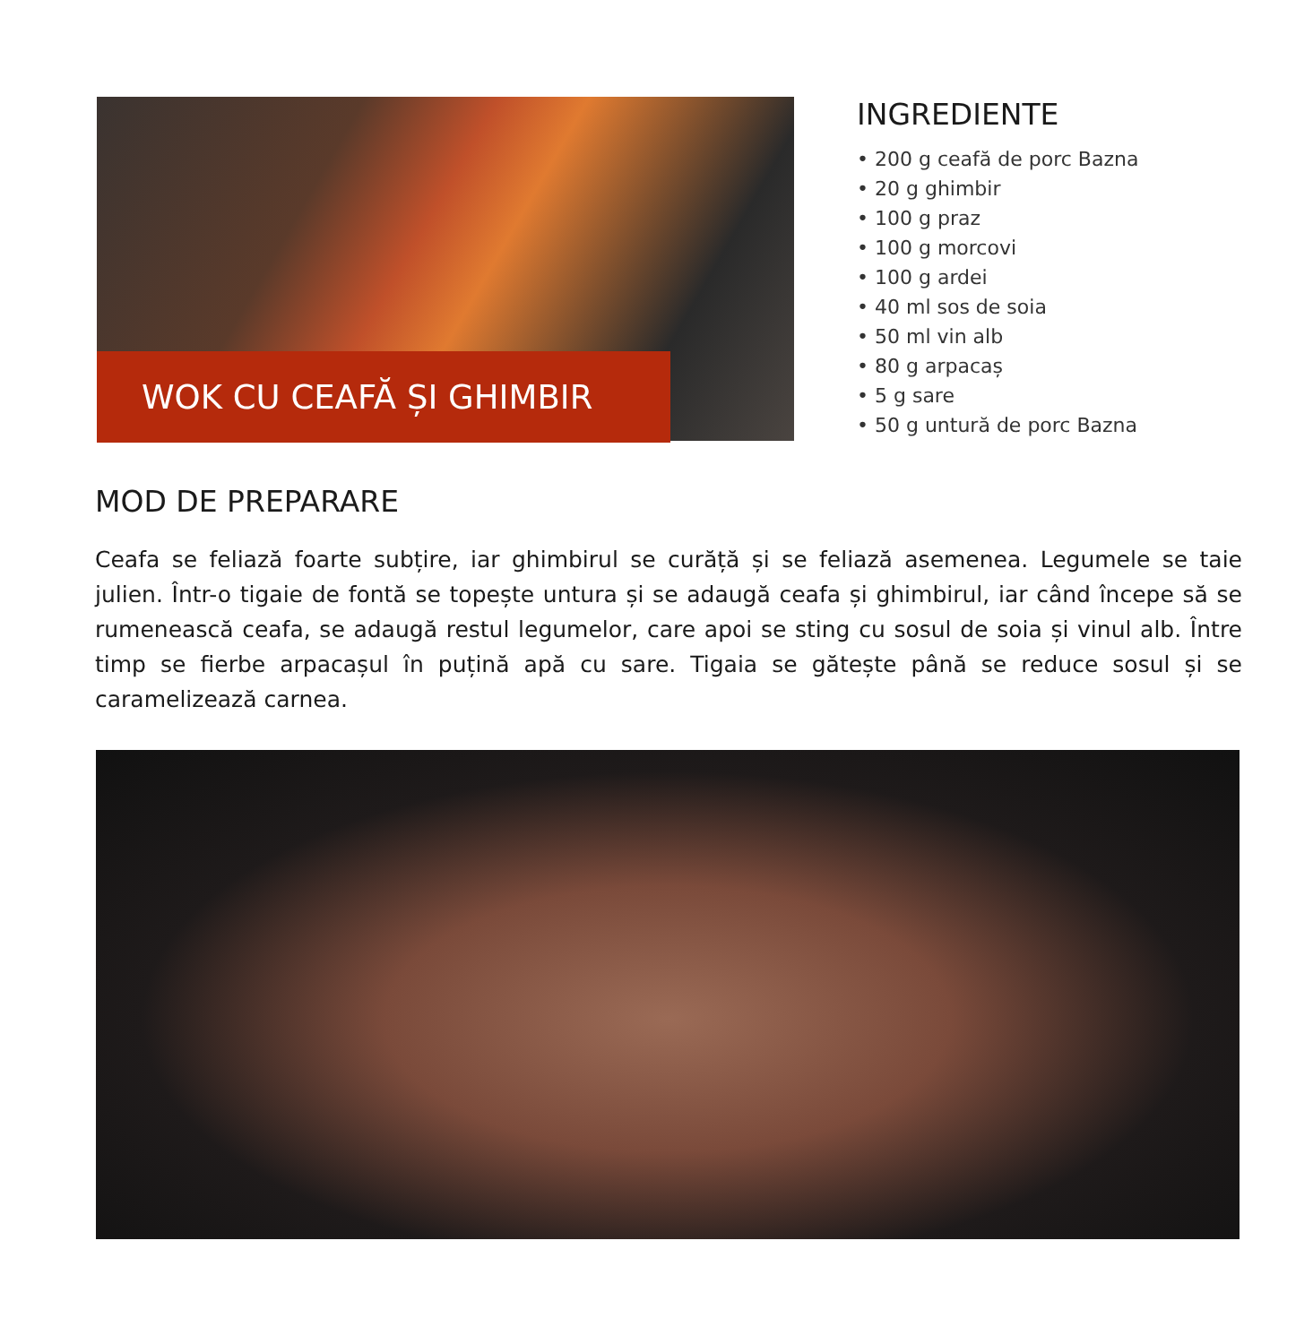WOK CU CEAFĂ ȘI GHIMBIR
INGREDIENTE
• 200 g ceafă de porc Bazna
• 20 g ghimbir
• 100 g praz
• 100 g morcovi
• 100 g ardei
• 40 ml sos de soia
• 50 ml vin alb
• 80 g arpacaș
• 5 g sare
• 50 g untură de porc Bazna
MOD DE PREPARARE
Ceafa se feliază foarte subțire, iar ghimbirul se curăță și se feliază asemenea. Legumele se taie julien. Într-o tigaie de fontă se topește untura și se adaugă ceafa și ghimbirul, iar când începe să se rumenească ceafa, se adaugă restul legumelor, care apoi se sting cu sosul de soia și vinul alb. Între timp se fierbe arpacașul în puțină apă cu sare. Tigaia se gătește până se reduce sosul și se caramelizează carnea.